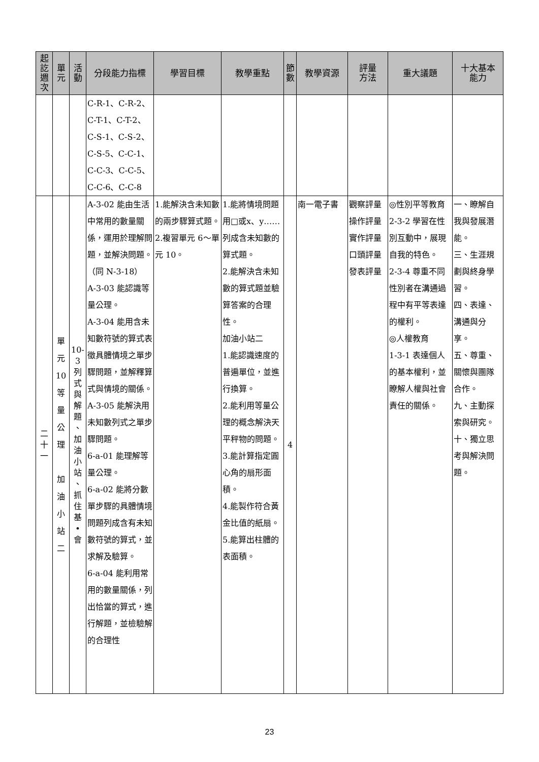| 起 訖 週 次 | 單 元 | 活 動 | 分段能力指標 | 學習目標 | 教學重點 | 節 數 | 教學資源 | 評量 方法 | 重大議題 | 十大基本 能力 |
| --- | --- | --- | --- | --- | --- | --- | --- | --- | --- | --- |
| | | | C-R-1、C-R-2、 C-T-1、C-T-2、 C-S-1、C-S-2、 C-S-5、C-C-1、 C-C-3、C-C-5、 C-C-6、C-C-8 | | | | | | | |
| 二 十 一 | 單 元 10 等 量 公 理 加 油 小 站 二 | 10- 3 列 式 與 解 題 、 加 油 小 站 、 抓 住 基 • 會 | A-3-02 能由生活中常用的數量關係，運用於理解問題，並解決問題。（同 N-3-18） A-3-03 能認識等量公理。 A-3-04 能用含未知數符號的算式表徵具體情境之單步驟問題，並解釋算式與情境的關係。 A-3-05 能解決用未知數列式之單步驟問題。 6-a-01 能理解等量公理。 6-a-02 能將分數單步驟的具體情境問題列成含有未知數符號的算式，並求解及驗算。 6-a-04 能利用常用的數量關係，列出恰當的算式，進行解題，並檢驗解的合理性 | 1.能解決含未知數的兩步驟算式題。 2.複習單元 6～單元 10。 | 1.能將情境問題用□或x、y……列成含未知數的算式題。 2.能解決含未知數的算式題並驗算答案的合理性。 加油小站二 1.能認識速度的普遍單位，並進行換算。 2.能利用等量公理的概念解決天平秤物的問題。 3.能計算指定圓心角的扇形面積。 4.能製作符合黃金比值的紙扇。 5.能算出柱體的表面積。 | 4 | 南一電子書 | 觀察評量 操作評量 實作評量 口頭評量 發表評量 | ◎性別平等教育 2-3-2 學習在性別互動中，展現自我的特色。 2-3-4 尊重不同性別者在溝通過程中有平等表達的權利。 ◎人權教育 1-3-1 表達個人的基本權利，並瞭解人權與社會責任的關係。 | 一、瞭解自我與發展潛能。 三、生涯規劃與終身學習。 四、表達、溝通與分享。 五、尊重、關懷與團隊合作。 九、主動探索與研究。 十、獨立思考與解決問題。 |
23